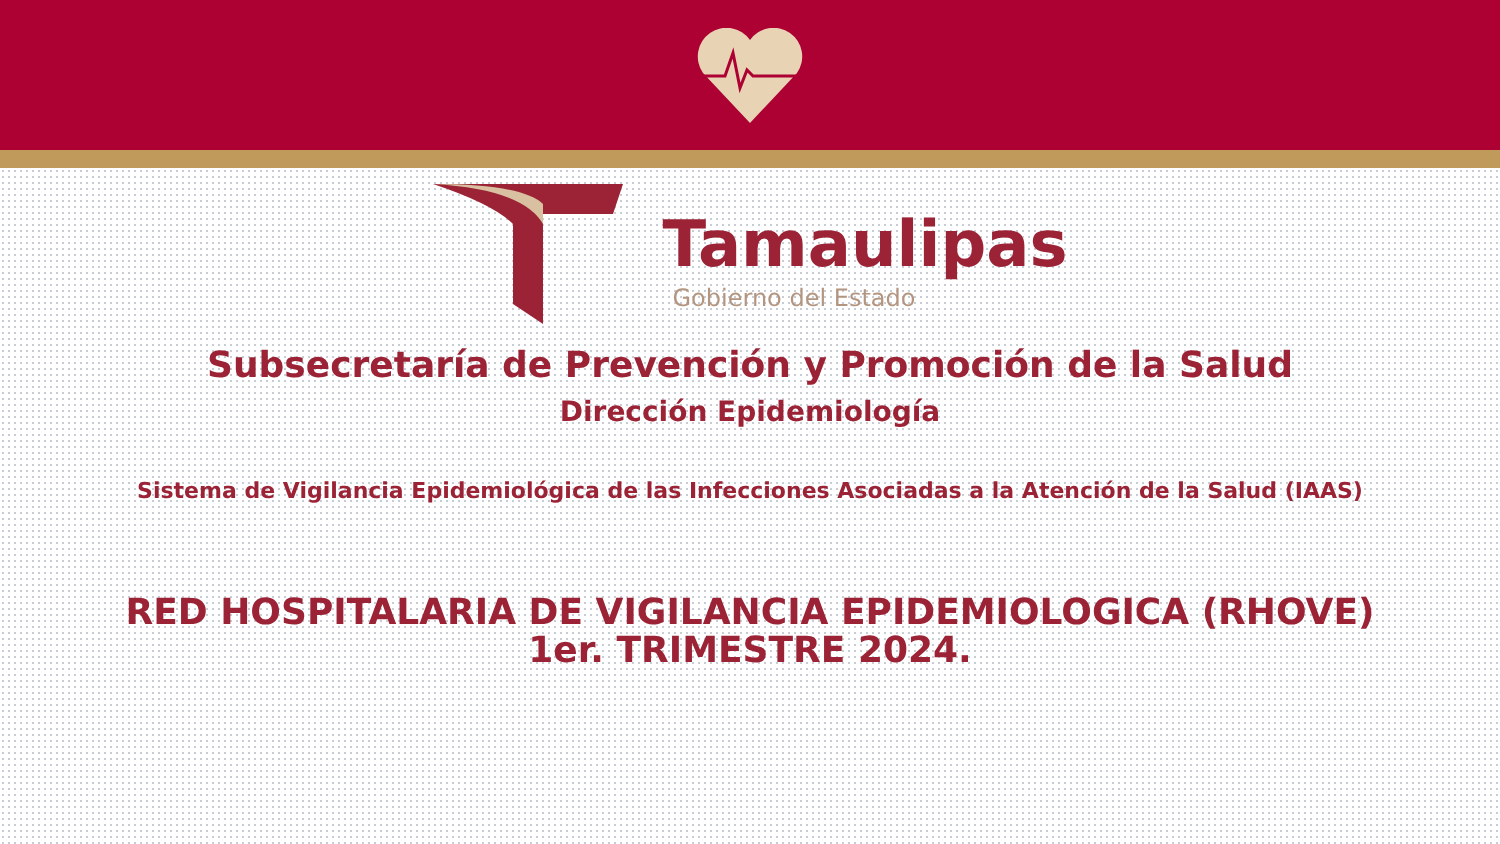Tamaulipas
Gobierno del Estado
Subsecretaría de Prevención y Promoción de la Salud
Dirección Epidemiología
Sistema de Vigilancia Epidemiológica de las Infecciones Asociadas a la Atención de la Salud (IAAS)
RED HOSPITALARIA DE VIGILANCIA EPIDEMIOLOGICA (RHOVE)
1er. TRIMESTRE 2024.